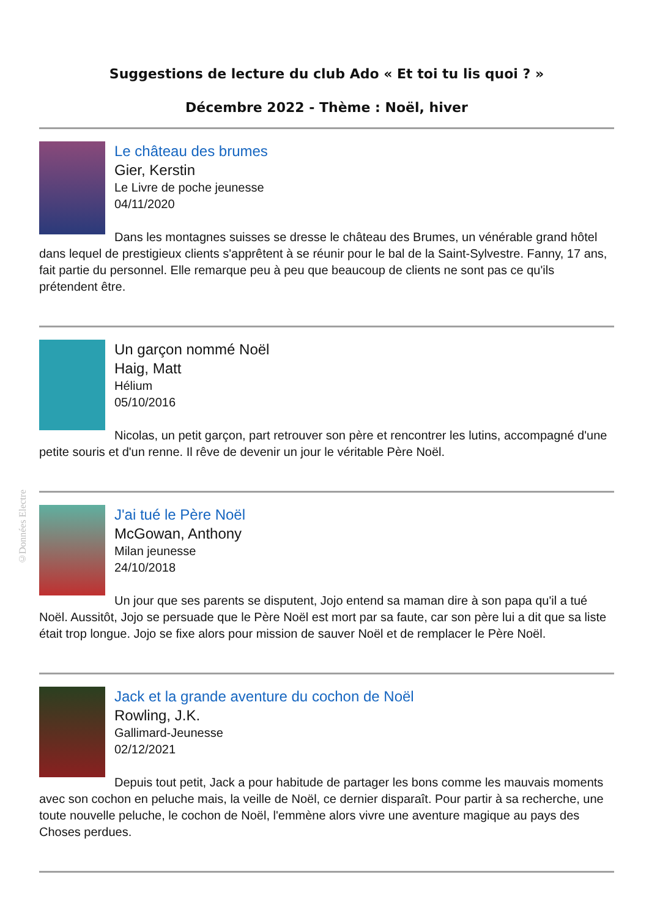©Données Electre
Suggestions de lecture du club Ado « Et toi tu lis quoi ? »
Décembre 2022 - Thème : Noël, hiver
Le château des brumes
Gier, Kerstin
Le Livre de poche jeunesse
04/11/2020
Dans les montagnes suisses se dresse le château des Brumes, un vénérable grand hôtel dans lequel de prestigieux clients s'apprêtent à se réunir pour le bal de la Saint-Sylvestre. Fanny, 17 ans, fait partie du personnel. Elle remarque peu à peu que beaucoup de clients ne sont pas ce qu'ils prétendent être.
Un garçon nommé Noël
Haig, Matt
Hélium
05/10/2016
Nicolas, un petit garçon, part retrouver son père et rencontrer les lutins, accompagné d'une petite souris et d'un renne. Il rêve de devenir un jour le véritable Père Noël.
J'ai tué le Père Noël
McGowan, Anthony
Milan jeunesse
24/10/2018
Un jour que ses parents se disputent, Jojo entend sa maman dire à son papa qu'il a tué Noël. Aussitôt, Jojo se persuade que le Père Noël est mort par sa faute, car son père lui a dit que sa liste était trop longue. Jojo se fixe alors pour mission de sauver Noël et de remplacer le Père Noël.
Jack et la grande aventure du cochon de Noël
Rowling, J.K.
Gallimard-Jeunesse
02/12/2021
Depuis tout petit, Jack a pour habitude de partager les bons comme les mauvais moments avec son cochon en peluche mais, la veille de Noël, ce dernier disparaît. Pour partir à sa recherche, une toute nouvelle peluche, le cochon de Noël, l'emmène alors vivre une aventure magique au pays des Choses perdues.